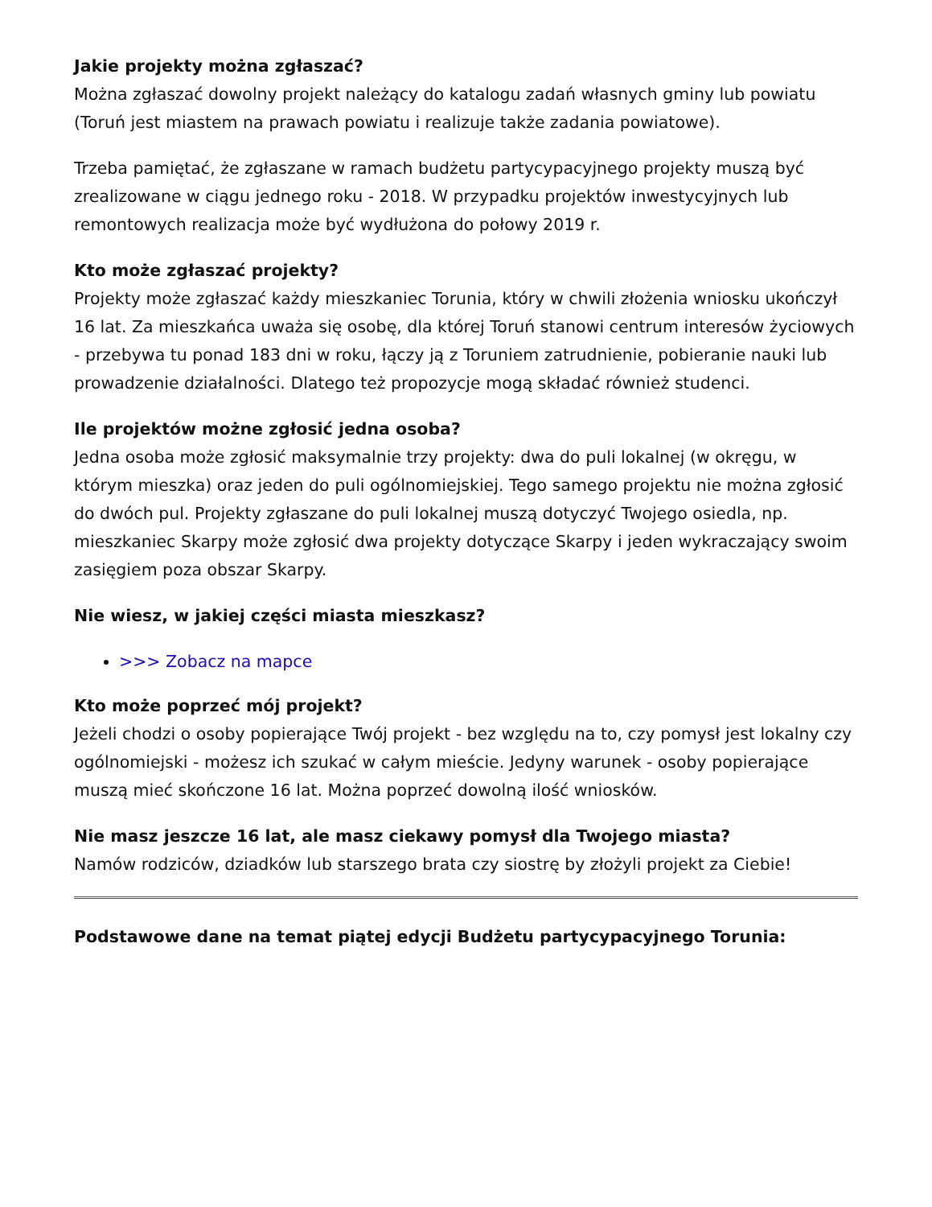Jakie projekty można zgłaszać?
Można zgłaszać dowolny projekt należący do katalogu zadań własnych gminy lub powiatu (Toruń jest miastem na prawach powiatu i realizuje także zadania powiatowe).
Trzeba pamiętać, że zgłaszane w ramach budżetu partycypacyjnego projekty muszą być zrealizowane w ciągu jednego roku - 2018. W przypadku projektów inwestycyjnych lub remontowych realizacja może być wydłużona do połowy 2019 r.
Kto może zgłaszać projekty?
Projekty może zgłaszać każdy mieszkaniec Torunia, który w chwili złożenia wniosku ukończył 16 lat. Za mieszkańca uważa się osobę, dla której Toruń stanowi centrum interesów życiowych - przebywa tu ponad 183 dni w roku, łączy ją z Toruniem zatrudnienie, pobieranie nauki lub prowadzenie działalności. Dlatego też propozycje mogą składać również studenci.
Ile projektów możne zgłosić jedna osoba?
Jedna osoba może zgłosić maksymalnie trzy projekty: dwa do puli lokalnej (w okręgu, w którym mieszka) oraz jeden do puli ogólnomiejskiej. Tego samego projektu nie można zgłosić do dwóch pul. Projekty zgłaszane do puli lokalnej muszą dotyczyć Twojego osiedla, np. mieszkaniec Skarpy może zgłosić dwa projekty dotyczące Skarpy i jeden wykraczający swoim zasięgiem poza obszar Skarpy.
Nie wiesz, w jakiej części miasta mieszkasz?
>>> Zobacz na mapce
Kto może poprzeć mój projekt?
Jeżeli chodzi o osoby popierające Twój projekt - bez względu na to, czy pomysł jest lokalny czy ogólnomiejski - możesz ich szukać w całym mieście. Jedyny warunek - osoby popierające muszą mieć skończone 16 lat. Można poprzeć dowolną ilość wniosków.
Nie masz jeszcze 16 lat, ale masz ciekawy pomysł dla Twojego miasta?
Namów rodziców, dziadków lub starszego brata czy siostrę by złożyli projekt za Ciebie!
Podstawowe dane na temat piątej edycji Budżetu partycypacyjnego Torunia: